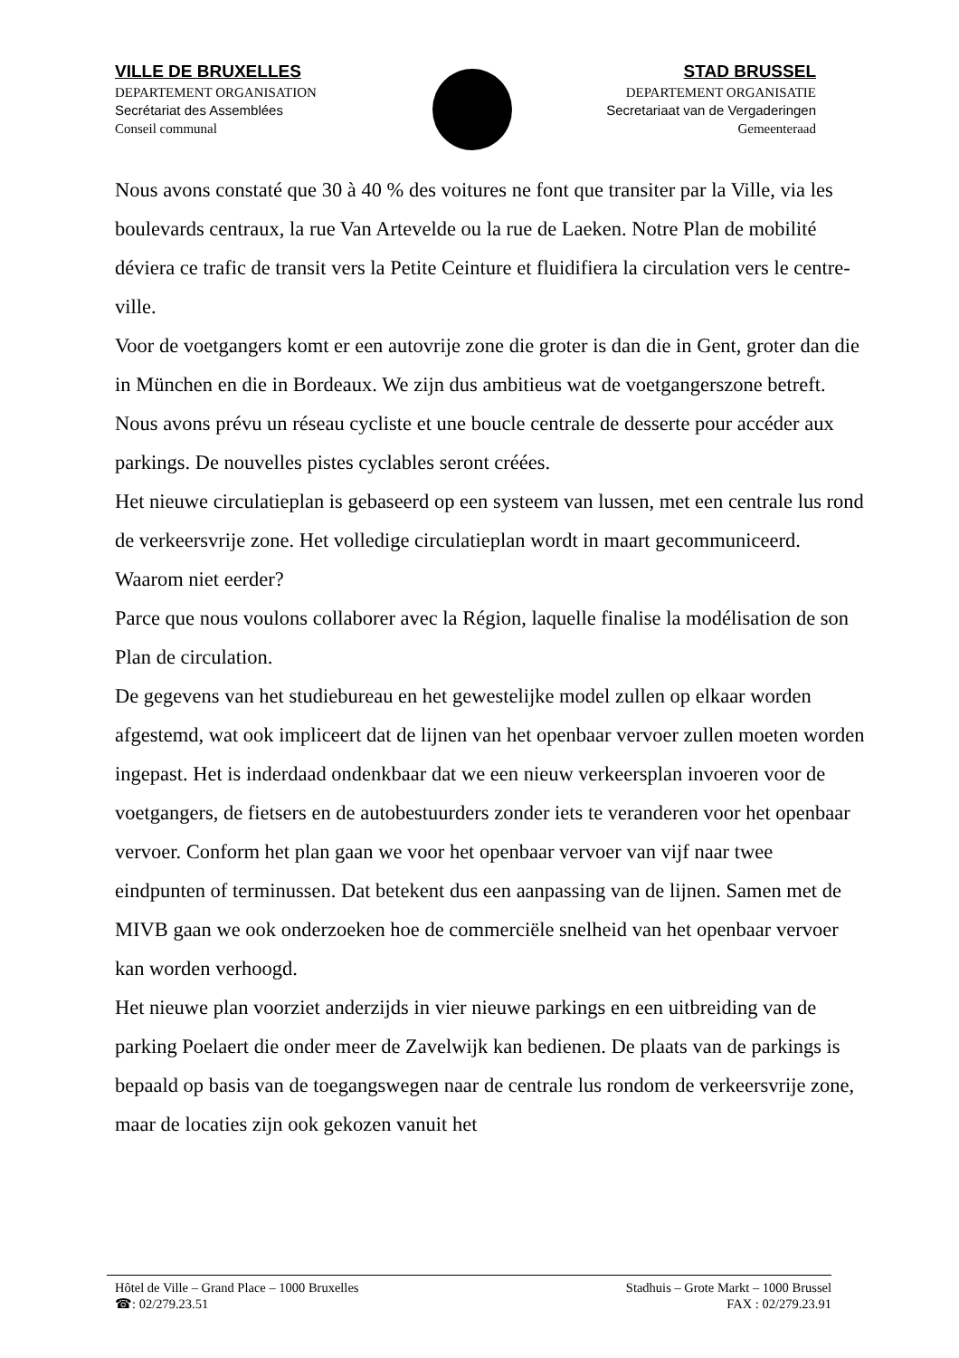VILLE DE BRUXELLES
DEPARTEMENT ORGANISATION
Secrétariat des Assemblées
Conseil communal
STAD BRUSSEL
DEPARTEMENT ORGANISATIE
Secretariaat van de Vergaderingen
Gemeenteraad
Nous avons constaté que 30 à 40 % des voitures ne font que transiter par la Ville, via les boulevards centraux, la rue Van Artevelde ou la rue de Laeken. Notre Plan de mobilité déviera ce trafic de transit vers la Petite Ceinture et fluidifiera la circulation vers le centre-ville.
Voor de voetgangers komt er een autovrije zone die groter is dan die in Gent, groter dan die in München en die in Bordeaux. We zijn dus ambitieus wat de voetgangerszone betreft.
Nous avons prévu un réseau cycliste et une boucle centrale de desserte pour accéder aux parkings. De nouvelles pistes cyclables seront créées.
Het nieuwe circulatieplan is gebaseerd op een systeem van lussen, met een centrale lus rond de verkeersvrije zone. Het volledige circulatieplan wordt in maart gecommuniceerd. Waarom niet eerder?
Parce que nous voulons collaborer avec la Région, laquelle finalise la modélisation de son Plan de circulation.
De gegevens van het studiebureau en het gewestelijke model zullen op elkaar worden afgestemd, wat ook impliceert dat de lijnen van het openbaar vervoer zullen moeten worden ingepast. Het is inderdaad ondenkbaar dat we een nieuw verkeersplan invoeren voor de voetgangers, de fietsers en de autobestuurders zonder iets te veranderen voor het openbaar vervoer. Conform het plan gaan we voor het openbaar vervoer van vijf naar twee eindpunten of terminussen. Dat betekent dus een aanpassing van de lijnen. Samen met de MIVB gaan we ook onderzoeken hoe de commerciële snelheid van het openbaar vervoer kan worden verhoogd.
Het nieuwe plan voorziet anderzijds in vier nieuwe parkings en een uitbreiding van de parking Poelaert die onder meer de Zavelwijk kan bedienen. De plaats van de parkings is bepaald op basis van de toegangswegen naar de centrale lus rondom de verkeersvrije zone, maar de locaties zijn ook gekozen vanuit het
Hôtel de Ville – Grand Place – 1000 Bruxelles Stadhuis – Grote Markt – 1000 Brussel
☎: 02/279.23.51 FAX : 02/279.23.91